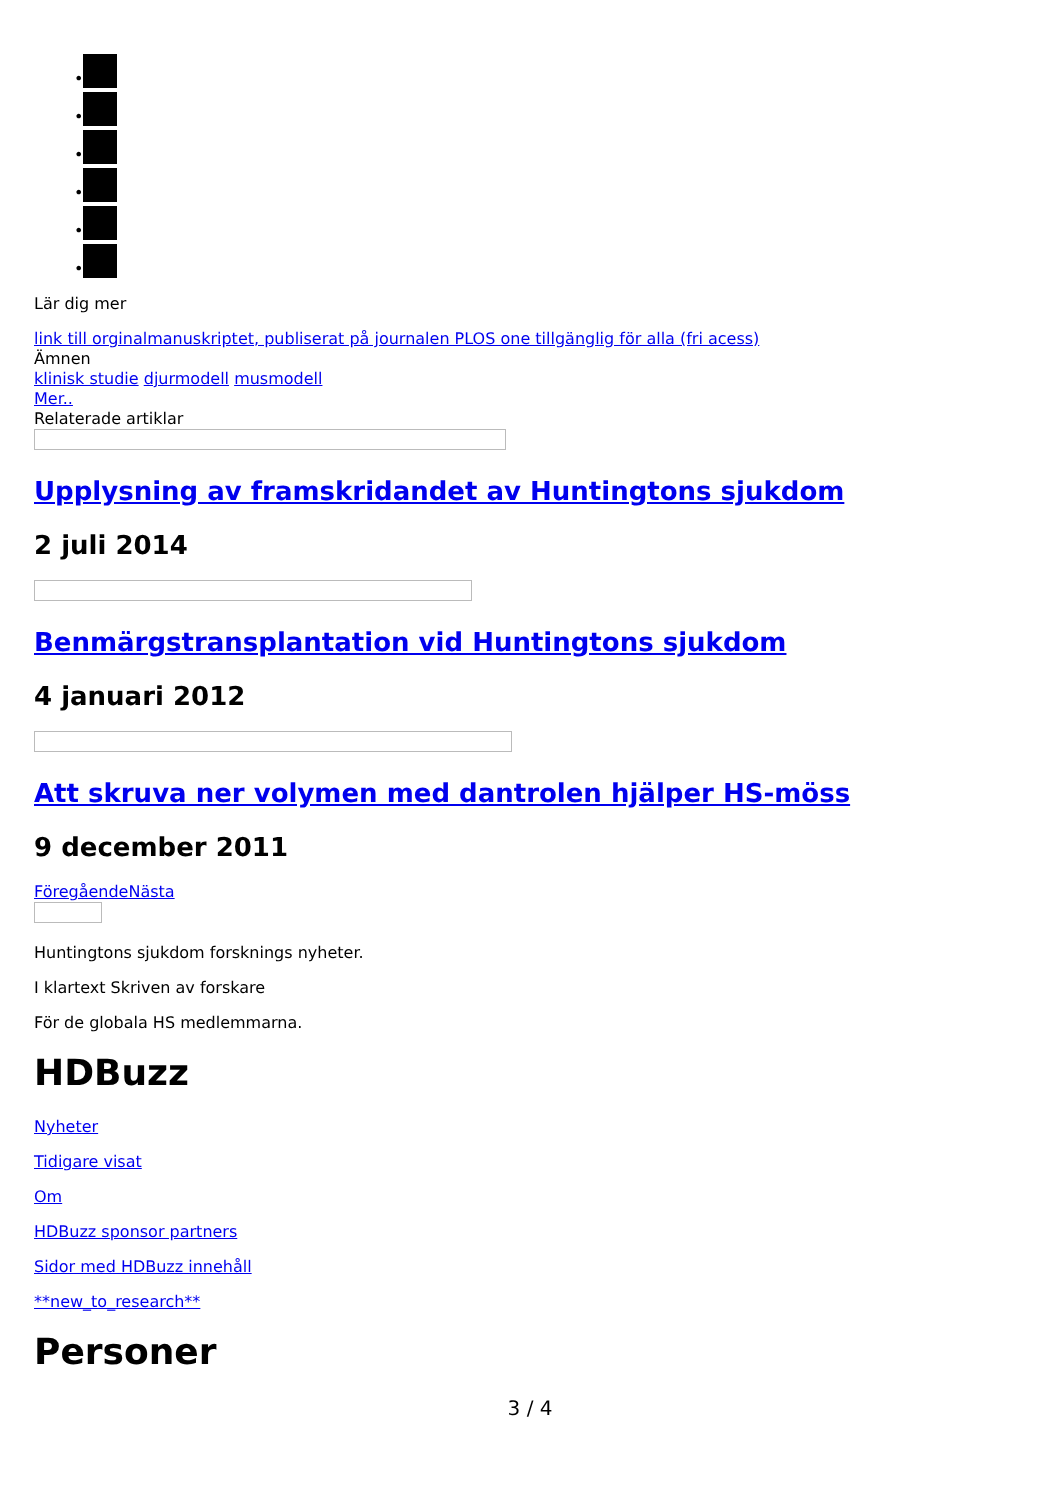•
•
•
•
•
•
Lär dig mer
link till orginalmanuskriptet, publiserat på journalen PLOS one tillgänglig för alla (fri acess)
Ämnen
klinisk studie djurmodell musmodell
Mer..
Relaterade artiklar
Upplysning av framskridandet av Huntingtons sjukdom
2 juli 2014
Benmärgstransplantation vid Huntingtons sjukdom
4 januari 2012
Att skruva ner volymen med dantrolen hjälper HS-möss
9 december 2011
FöregåendeNästa
Huntingtons sjukdom forsknings nyheter.
I klartext Skriven av forskare
För de globala HS medlemmarna.
HDBuzz
Nyheter
Tidigare visat
Om
HDBuzz sponsor partners
Sidor med HDBuzz innehåll
**new_to_research**
Personer
3 / 4